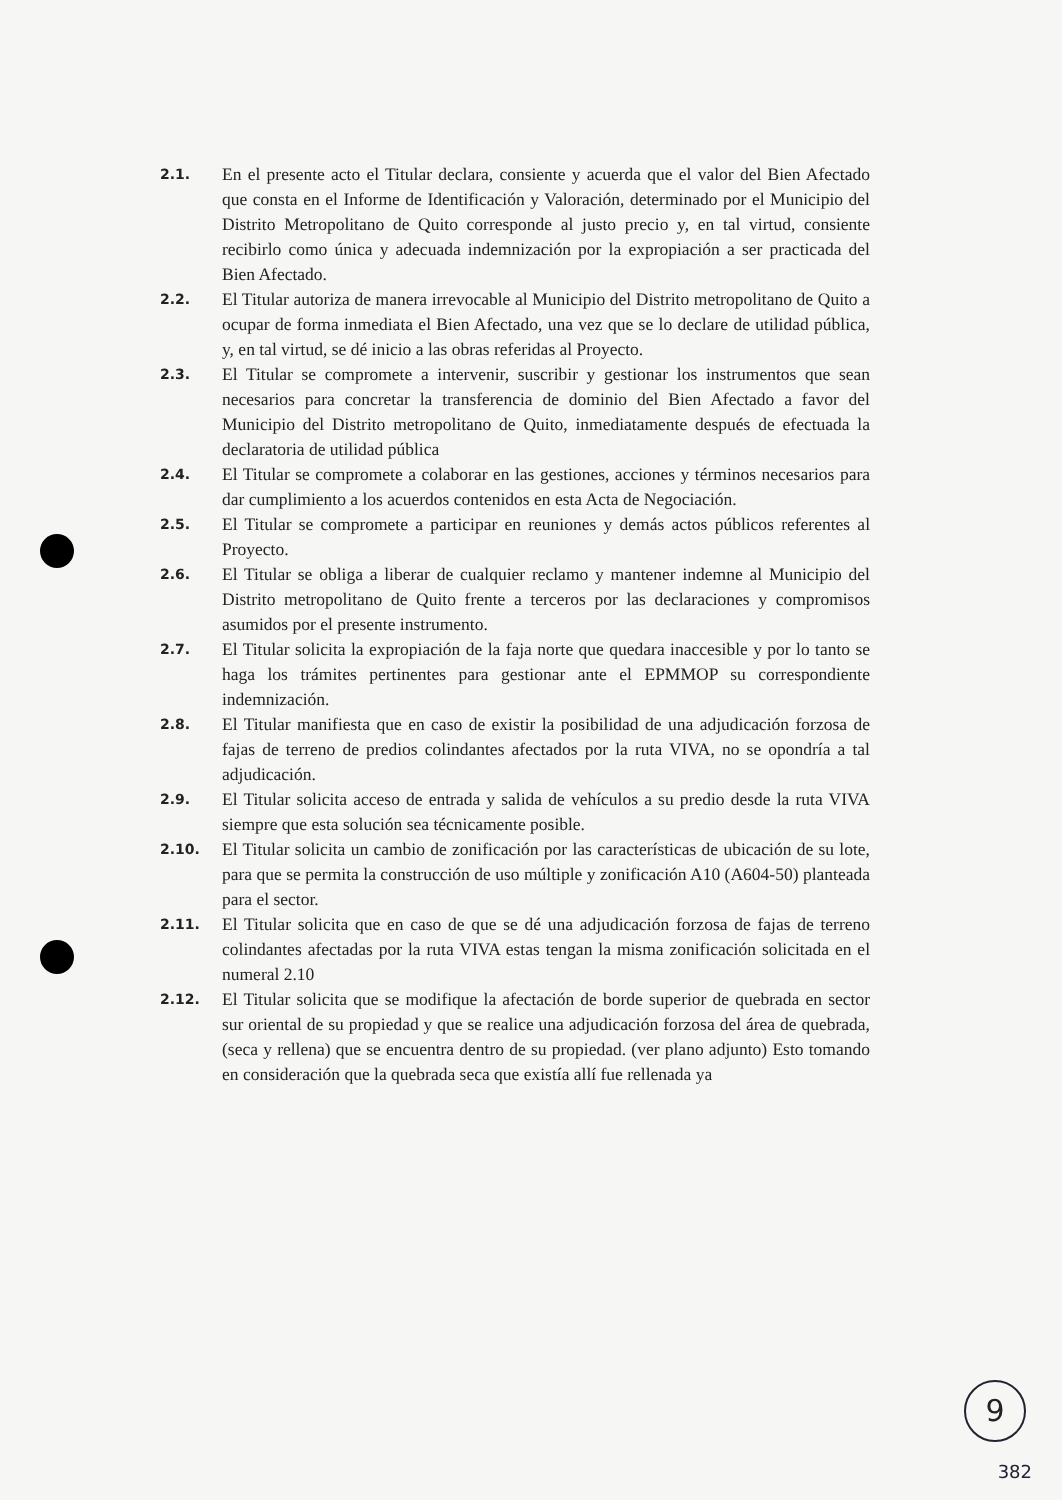2.1.
En el presente acto el Titular declara, consiente y acuerda que el valor del Bien Afectado que consta en el Informe de Identificación y Valoración, determinado por el Municipio del Distrito Metropolitano de Quito corresponde al justo precio y, en tal virtud, consiente recibirlo como única y adecuada indemnización por la expropiación a ser practicada del Bien Afectado.
2.2.
El Titular autoriza de manera irrevocable al Municipio del Distrito metropolitano de Quito a ocupar de forma inmediata el Bien Afectado, una vez que se lo declare de utilidad pública, y, en tal virtud, se dé inicio a las obras referidas al Proyecto.
2.3.
El Titular se compromete a intervenir, suscribir y gestionar los instrumentos que sean necesarios para concretar la transferencia de dominio del Bien Afectado a favor del Municipio del Distrito metropolitano de Quito, inmediatamente después de efectuada la declaratoria de utilidad pública
2.4.
El Titular se compromete a colaborar en las gestiones, acciones y términos necesarios para dar cumplimiento a los acuerdos contenidos en esta Acta de Negociación.
2.5.
El Titular se compromete a participar en reuniones y demás actos públicos referentes al Proyecto.
2.6.
El Titular se obliga a liberar de cualquier reclamo y mantener indemne al Municipio del Distrito metropolitano de Quito frente a terceros por las declaraciones y compromisos asumidos por el presente instrumento.
2.7.
El Titular solicita la expropiación de la faja norte que quedara inaccesible y por lo tanto se haga los trámites pertinentes para gestionar ante el EPMMOP su correspondiente indemnización.
2.8.
El Titular manifiesta que en caso de existir la posibilidad de una adjudicación forzosa de fajas de terreno de predios colindantes afectados por la ruta VIVA, no se opondría a tal adjudicación.
2.9.
El Titular solicita acceso de entrada y salida de vehículos a su predio desde la ruta VIVA siempre que esta solución sea técnicamente posible.
2.10.
El Titular solicita un cambio de zonificación por las características de ubicación de su lote, para que se permita la construcción de uso múltiple y zonificación A10 (A604-50) planteada para el sector.
2.11.
El Titular solicita que en caso de que se dé una adjudicación forzosa de fajas de terreno colindantes afectadas por la ruta VIVA estas tengan la misma zonificación solicitada en el numeral 2.10
2.12.
El Titular solicita que se modifique la afectación de borde superior de quebrada en sector sur oriental de su propiedad y que se realice una adjudicación forzosa del área de quebrada, (seca y rellena) que se encuentra dentro de su propiedad. (ver plano adjunto) Esto tomando en consideración que la quebrada seca que existía allí fue rellenada ya
9
382